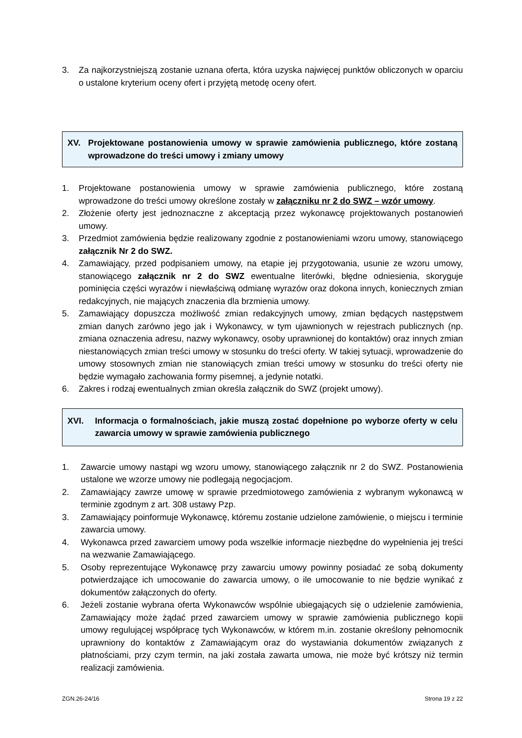3. Za najkorzystniejszą zostanie uznana oferta, która uzyska najwięcej punktów obliczonych w oparciu o ustalone kryterium oceny ofert i przyjętą metodę oceny ofert.
XV. Projektowane postanowienia umowy w sprawie zamówienia publicznego, które zostaną wprowadzone do treści umowy i zmiany umowy
1. Projektowane postanowienia umowy w sprawie zamówienia publicznego, które zostaną wprowadzone do treści umowy określone zostały w załączniku nr 2 do SWZ – wzór umowy.
2. Złożenie oferty jest jednoznaczne z akceptacją przez wykonawcę projektowanych postanowień umowy.
3. Przedmiot zamówienia będzie realizowany zgodnie z postanowieniami wzoru umowy, stanowiącego załącznik Nr 2 do SWZ.
4. Zamawiający, przed podpisaniem umowy, na etapie jej przygotowania, usunie ze wzoru umowy, stanowiącego załącznik nr 2 do SWZ ewentualne literówki, błędne odniesienia, skoryguje pominięcia części wyrazów i niewłaściwą odmianę wyrazów oraz dokona innych, koniecznych zmian redakcyjnych, nie mających znaczenia dla brzmienia umowy.
5. Zamawiający dopuszcza możliwość zmian redakcyjnych umowy, zmian będących następstwem zmian danych zarówno jego jak i Wykonawcy, w tym ujawnionych w rejestrach publicznych (np. zmiana oznaczenia adresu, nazwy wykonawcy, osoby uprawnionej do kontaktów) oraz innych zmian niestanowiących zmian treści umowy w stosunku do treści oferty. W takiej sytuacji, wprowadzenie do umowy stosownych zmian nie stanowiących zmian treści umowy w stosunku do treści oferty nie będzie wymagało zachowania formy pisemnej, a jedynie notatki.
6. Zakres i rodzaj ewentualnych zmian określa załącznik do SWZ (projekt umowy).
XVI. Informacja o formalnościach, jakie muszą zostać dopełnione po wyborze oferty w celu zawarcia umowy w sprawie zamówienia publicznego
1. Zawarcie umowy nastąpi wg wzoru umowy, stanowiącego załącznik nr 2 do SWZ. Postanowienia ustalone we wzorze umowy nie podlegają negocjacjom.
2. Zamawiający zawrze umowę w sprawie przedmiotowego zamówienia z wybranym wykonawcą w terminie zgodnym z art. 308 ustawy Pzp.
3. Zamawiający poinformuje Wykonawcę, któremu zostanie udzielone zamówienie, o miejscu i terminie zawarcia umowy.
4. Wykonawca przed zawarciem umowy poda wszelkie informacje niezbędne do wypełnienia jej treści na wezwanie Zamawiającego.
5. Osoby reprezentujące Wykonawcę przy zawarciu umowy powinny posiadać ze sobą dokumenty potwierdzające ich umocowanie do zawarcia umowy, o ile umocowanie to nie będzie wynikać z dokumentów załączonych do oferty.
6. Jeżeli zostanie wybrana oferta Wykonawców wspólnie ubiegających się o udzielenie zamówienia, Zamawiający może żądać przed zawarciem umowy w sprawie zamówienia publicznego kopii umowy regulującej współpracę tych Wykonawców, w którem m.in. zostanie określony pełnomocnik uprawniony do kontaktów z Zamawiającym oraz do wystawiania dokumentów związanych z płatnościami, przy czym termin, na jaki została zawarta umowa, nie może być krótszy niż termin realizacji zamówienia.
ZGN.26-24/16 Strona 19 z 22